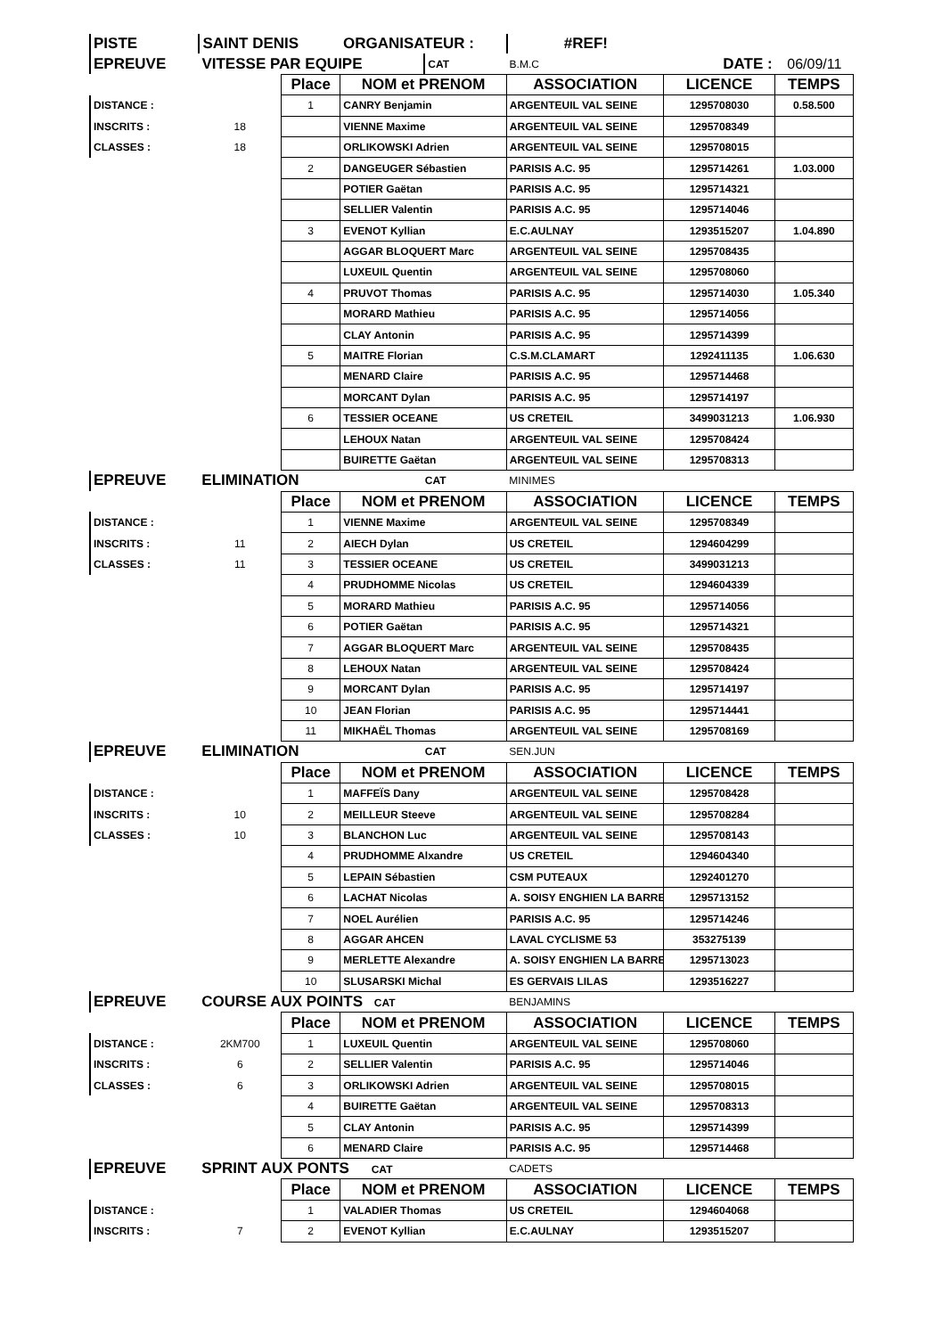| PISTE | SAINT DENIS | ORGANISATEUR : | | #REF! | | |
| EPREUVE | VITESSE PAR EQUIPE | | CAT | B.M.C | DATE : | 06/09/11 |
| | | Place | NOM et PRENOM | ASSOCIATION | LICENCE | TEMPS |
| DISTANCE : | | 1 | CANRY Benjamin | ARGENTEUIL VAL SEINE | 1295708030 | 0.58.500 |
| INSCRITS : | 18 | | VIENNE Maxime | ARGENTEUIL VAL SEINE | 1295708349 | |
| CLASSES : | 18 | | ORLIKOWSKI Adrien | ARGENTEUIL VAL SEINE | 1295708015 | |
| | | 2 | DANGEUGER Sébastien | PARISIS A.C. 95 | 1295714261 | 1.03.000 |
| | | | POTIER Gaëtan | PARISIS A.C. 95 | 1295714321 | |
| | | | SELLIER Valentin | PARISIS A.C. 95 | 1295714046 | |
| | | 3 | EVENOT Kyllian | E.C.AULNAY | 1293515207 | 1.04.890 |
| | | | AGGAR BLOQUERT Marc | ARGENTEUIL VAL SEINE | 1295708435 | |
| | | | LUXEUIL Quentin | ARGENTEUIL VAL SEINE | 1295708060 | |
| | | 4 | PRUVOT Thomas | PARISIS A.C. 95 | 1295714030 | 1.05.340 |
| | | | MORARD Mathieu | PARISIS A.C. 95 | 1295714056 | |
| | | | CLAY Antonin | PARISIS A.C. 95 | 1295714399 | |
| | | 5 | MAITRE Florian | C.S.M.CLAMART | 1292411135 | 1.06.630 |
| | | | MENARD Claire | PARISIS A.C. 95 | 1295714468 | |
| | | | MORCANT Dylan | PARISIS A.C. 95 | 1295714197 | |
| | | 6 | TESSIER OCEANE | US CRETEIL | 3499031213 | 1.06.930 |
| | | | LEHOUX Natan | ARGENTEUIL VAL SEINE | 1295708424 | |
| | | | BUIRETTE Gaëtan | ARGENTEUIL VAL SEINE | 1295708313 | |
| EPREUVE | ELIMINATION | | CAT | MINIMES | | |
| | | Place | NOM et PRENOM | ASSOCIATION | LICENCE | TEMPS |
| DISTANCE : | | 1 | VIENNE Maxime | ARGENTEUIL VAL SEINE | 1295708349 | |
| INSCRITS : | 11 | 2 | AIECH Dylan | US CRETEIL | 1294604299 | |
| CLASSES : | 11 | 3 | TESSIER OCEANE | US CRETEIL | 3499031213 | |
| | | 4 | PRUDHOMME Nicolas | US CRETEIL | 1294604339 | |
| | | 5 | MORARD Mathieu | PARISIS A.C. 95 | 1295714056 | |
| | | 6 | POTIER Gaëtan | PARISIS A.C. 95 | 1295714321 | |
| | | 7 | AGGAR BLOQUERT Marc | ARGENTEUIL VAL SEINE | 1295708435 | |
| | | 8 | LEHOUX Natan | ARGENTEUIL VAL SEINE | 1295708424 | |
| | | 9 | MORCANT Dylan | PARISIS A.C. 95 | 1295714197 | |
| | | 10 | JEAN Florian | PARISIS A.C. 95 | 1295714441 | |
| | | 11 | MIKHAËL Thomas | ARGENTEUIL VAL SEINE | 1295708169 | |
| EPREUVE | ELIMINATION | | CAT | SEN.JUN | | |
| | | Place | NOM et PRENOM | ASSOCIATION | LICENCE | TEMPS |
| DISTANCE : | | 1 | MAFFEÏS Dany | ARGENTEUIL VAL SEINE | 1295708428 | |
| INSCRITS : | 10 | 2 | MEILLEUR Steeve | ARGENTEUIL VAL SEINE | 1295708284 | |
| CLASSES : | 10 | 3 | BLANCHON Luc | ARGENTEUIL VAL SEINE | 1295708143 | |
| | | 4 | PRUDHOMME Alxandre | US CRETEIL | 1294604340 | |
| | | 5 | LEPAIN Sébastien | CSM PUTEAUX | 1292401270 | |
| | | 6 | LACHAT Nicolas | A. SOISY ENGHIEN LA BARRE | 1295713152 | |
| | | 7 | NOEL Aurélien | PARISIS A.C. 95 | 1295714246 | |
| | | 8 | AGGAR AHCEN | LAVAL CYCLISME 53 | 353275139 | |
| | | 9 | MERLETTE Alexandre | A. SOISY ENGHIEN LA BARRE | 1295713023 | |
| | | 10 | SLUSARSKI Michal | ES GERVAIS LILAS | 1293516227 | |
| EPREUVE | COURSE AUX POINTS CAT | | | BENJAMINS | | |
| | | Place | NOM et PRENOM | ASSOCIATION | LICENCE | TEMPS |
| DISTANCE : | 2KM700 | 1 | LUXEUIL Quentin | ARGENTEUIL VAL SEINE | 1295708060 | |
| INSCRITS : | 6 | 2 | SELLIER Valentin | PARISIS A.C. 95 | 1295714046 | |
| CLASSES : | 6 | 3 | ORLIKOWSKI Adrien | ARGENTEUIL VAL SEINE | 1295708015 | |
| | | 4 | BUIRETTE Gaëtan | ARGENTEUIL VAL SEINE | 1295708313 | |
| | | 5 | CLAY Antonin | PARISIS A.C. 95 | 1295714399 | |
| | | 6 | MENARD Claire | PARISIS A.C. 95 | 1295714468 | |
| EPREUVE | SPRINT AUX PONTS CAT | | | CADETS | | |
| | | Place | NOM et PRENOM | ASSOCIATION | LICENCE | TEMPS |
| DISTANCE : | | 1 | VALADIER Thomas | US CRETEIL | 1294604068 | |
| INSCRITS : | 7 | 2 | EVENOT Kyllian | E.C.AULNAY | 1293515207 | |